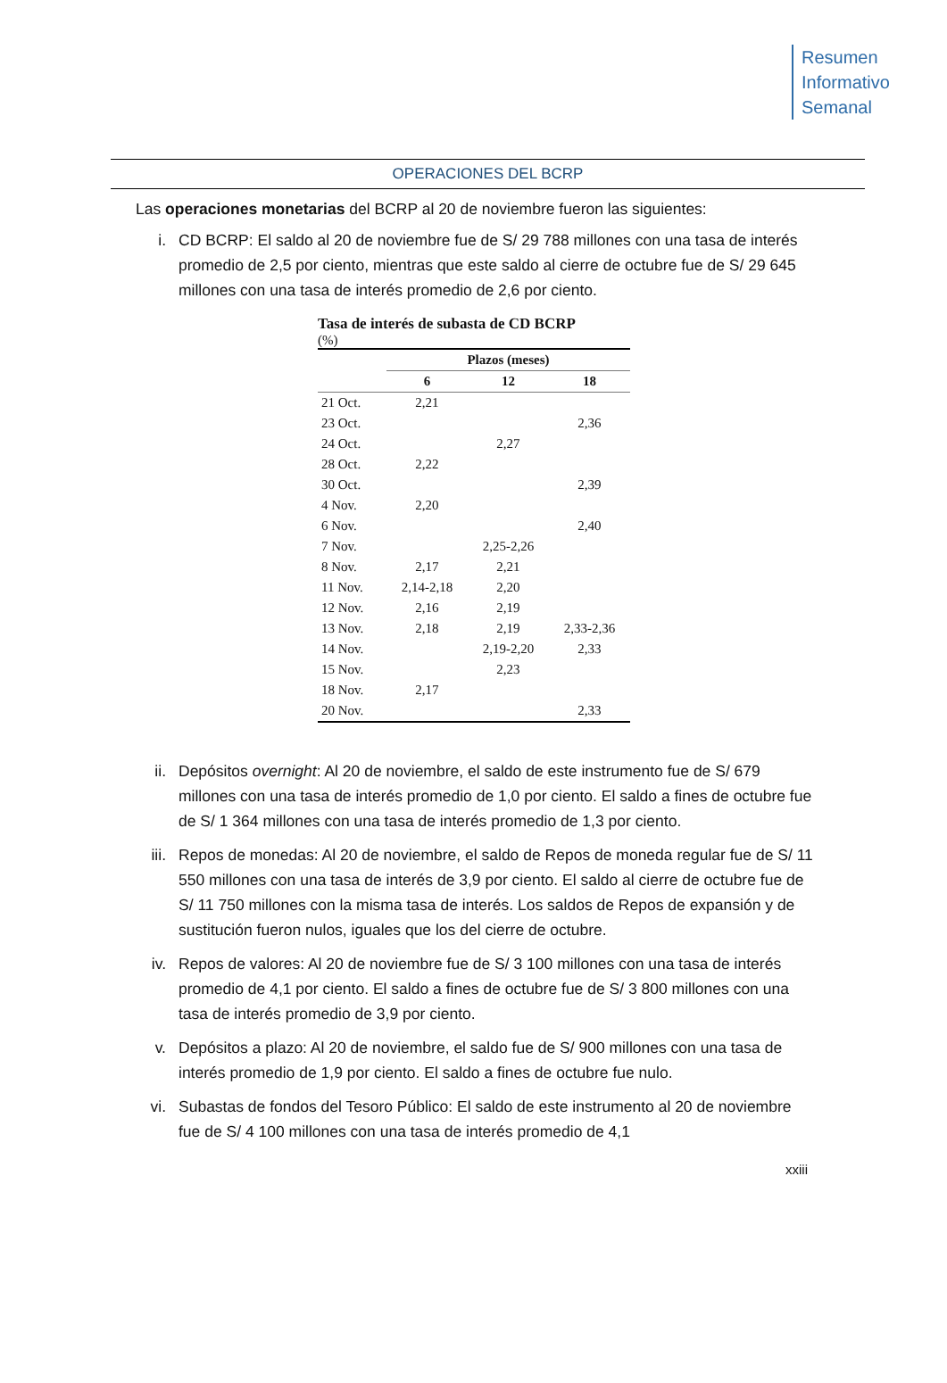Resumen
Informativo
Semanal
OPERACIONES DEL BCRP
Las operaciones monetarias del BCRP al 20 de noviembre fueron las siguientes:
i. CD BCRP: El saldo al 20 de noviembre fue de S/ 29 788 millones con una tasa de interés promedio de 2,5 por ciento, mientras que este saldo al cierre de octubre fue de S/ 29 645 millones con una tasa de interés promedio de 2,6 por ciento.
Tasa de interés de subasta de CD BCRP
(%)
| | Plazos (meses) | | |
| --- | --- | --- | --- |
| | 6 | 12 | 18 |
| 21 Oct. | 2,21 | | |
| 23 Oct. | | | 2,36 |
| 24 Oct. | | 2,27 | |
| 28 Oct. | 2,22 | | |
| 30 Oct. | | | 2,39 |
| 4 Nov. | 2,20 | | |
| 6 Nov. | | | 2,40 |
| 7 Nov. | | 2,25-2,26 | |
| 8 Nov. | 2,17 | 2,21 | |
| 11 Nov. | 2,14-2,18 | 2,20 | |
| 12 Nov. | 2,16 | 2,19 | |
| 13 Nov. | 2,18 | 2,19 | 2,33-2,36 |
| 14 Nov. | | 2,19-2,20 | 2,33 |
| 15 Nov. | | 2,23 | |
| 18 Nov. | 2,17 | | |
| 20 Nov. | | | 2,33 |
ii. Depósitos overnight: Al 20 de noviembre, el saldo de este instrumento fue de S/ 679 millones con una tasa de interés promedio de 1,0 por ciento. El saldo a fines de octubre fue de S/ 1 364 millones con una tasa de interés promedio de 1,3 por ciento.
iii. Repos de monedas: Al 20 de noviembre, el saldo de Repos de moneda regular fue de S/ 11 550 millones con una tasa de interés de 3,9 por ciento. El saldo al cierre de octubre fue de S/ 11 750 millones con la misma tasa de interés. Los saldos de Repos de expansión y de sustitución fueron nulos, iguales que los del cierre de octubre.
iv. Repos de valores: Al 20 de noviembre fue de S/ 3 100 millones con una tasa de interés promedio de 4,1 por ciento. El saldo a fines de octubre fue de S/ 3 800 millones con una tasa de interés promedio de 3,9 por ciento.
v. Depósitos a plazo: Al 20 de noviembre, el saldo fue de S/ 900 millones con una tasa de interés promedio de 1,9 por ciento. El saldo a fines de octubre fue nulo.
vi. Subastas de fondos del Tesoro Público: El saldo de este instrumento al 20 de noviembre fue de S/ 4 100 millones con una tasa de interés promedio de 4,1
xxiii